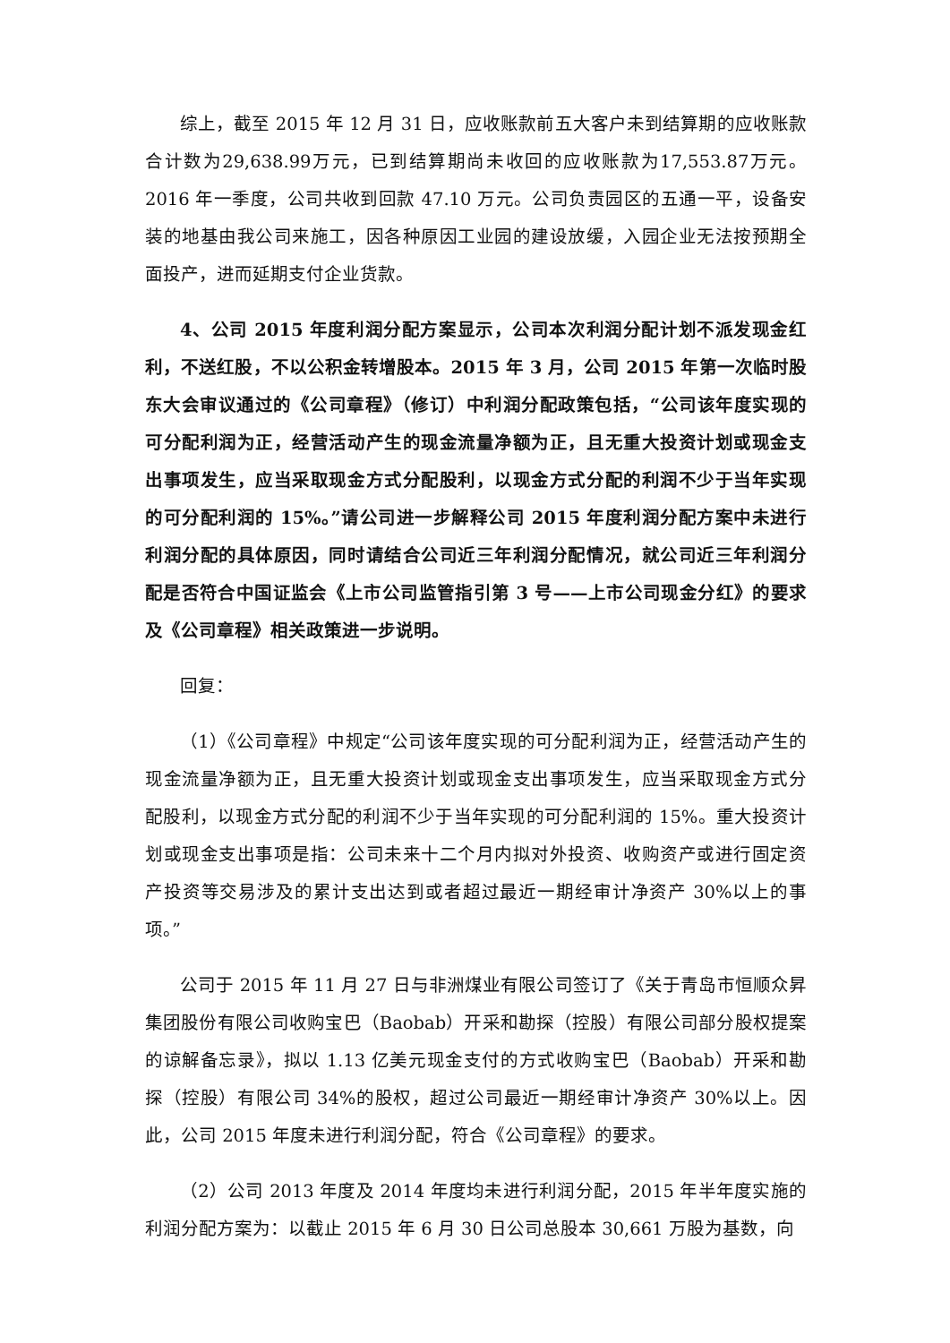综上，截至 2015 年 12 月 31 日，应收账款前五大客户未到结算期的应收账款合计数为29,638.99万元，已到结算期尚未收回的应收账款为17,553.87万元。2016 年一季度，公司共收到回款 47.10 万元。公司负责园区的五通一平，设备安装的地基由我公司来施工，因各种原因工业园的建设放缓，入园企业无法按预期全面投产，进而延期支付企业货款。
4、公司 2015 年度利润分配方案显示，公司本次利润分配计划不派发现金红利，不送红股，不以公积金转增股本。2015 年 3 月，公司 2015 年第一次临时股东大会审议通过的《公司章程》（修订）中利润分配政策包括，“公司该年度实现的可分配利润为正，经营活动产生的现金流量净额为正，且无重大投资计划或现金支出事项发生，应当采取现金方式分配股利，以现金方式分配的利润不少于当年实现的可分配利润的 15%。”请公司进一步解释公司 2015 年度利润分配方案中未进行利润分配的具体原因，同时请结合公司近三年利润分配情况，就公司近三年利润分配是否符合中国证监会《上市公司监管指引第 3 号——上市公司现金分红》的要求及《公司章程》相关政策进一步说明。
回复：
（1）《公司章程》中规定“公司该年度实现的可分配利润为正，经营活动产生的现金流量净额为正，且无重大投资计划或现金支出事项发生，应当采取现金方式分配股利，以现金方式分配的利润不少于当年实现的可分配利润的 15%。重大投资计划或现金支出事项是指：公司未来十二个月内拟对外投资、收购资产或进行固定资产投资等交易涉及的累计支出达到或者超过最近一期经审计净资产 30%以上的事项。”
公司于 2015 年 11 月 27 日与非洲煤业有限公司签订了《关于青岛市恒顺众昇集团股份有限公司收购宝巴（Baobab）开采和勘探（控股）有限公司部分股权提案的谅解备忘录》，拟以 1.13 亿美元现金支付的方式收购宝巴（Baobab）开采和勘探（控股）有限公司 34%的股权，超过公司最近一期经审计净资产 30%以上。因此，公司 2015 年度未进行利润分配，符合《公司章程》的要求。
（2）公司 2013 年度及 2014 年度均未进行利润分配，2015 年半年度实施的利润分配方案为：以截止 2015 年 6 月 30 日公司总股本 30,661 万股为基数，向